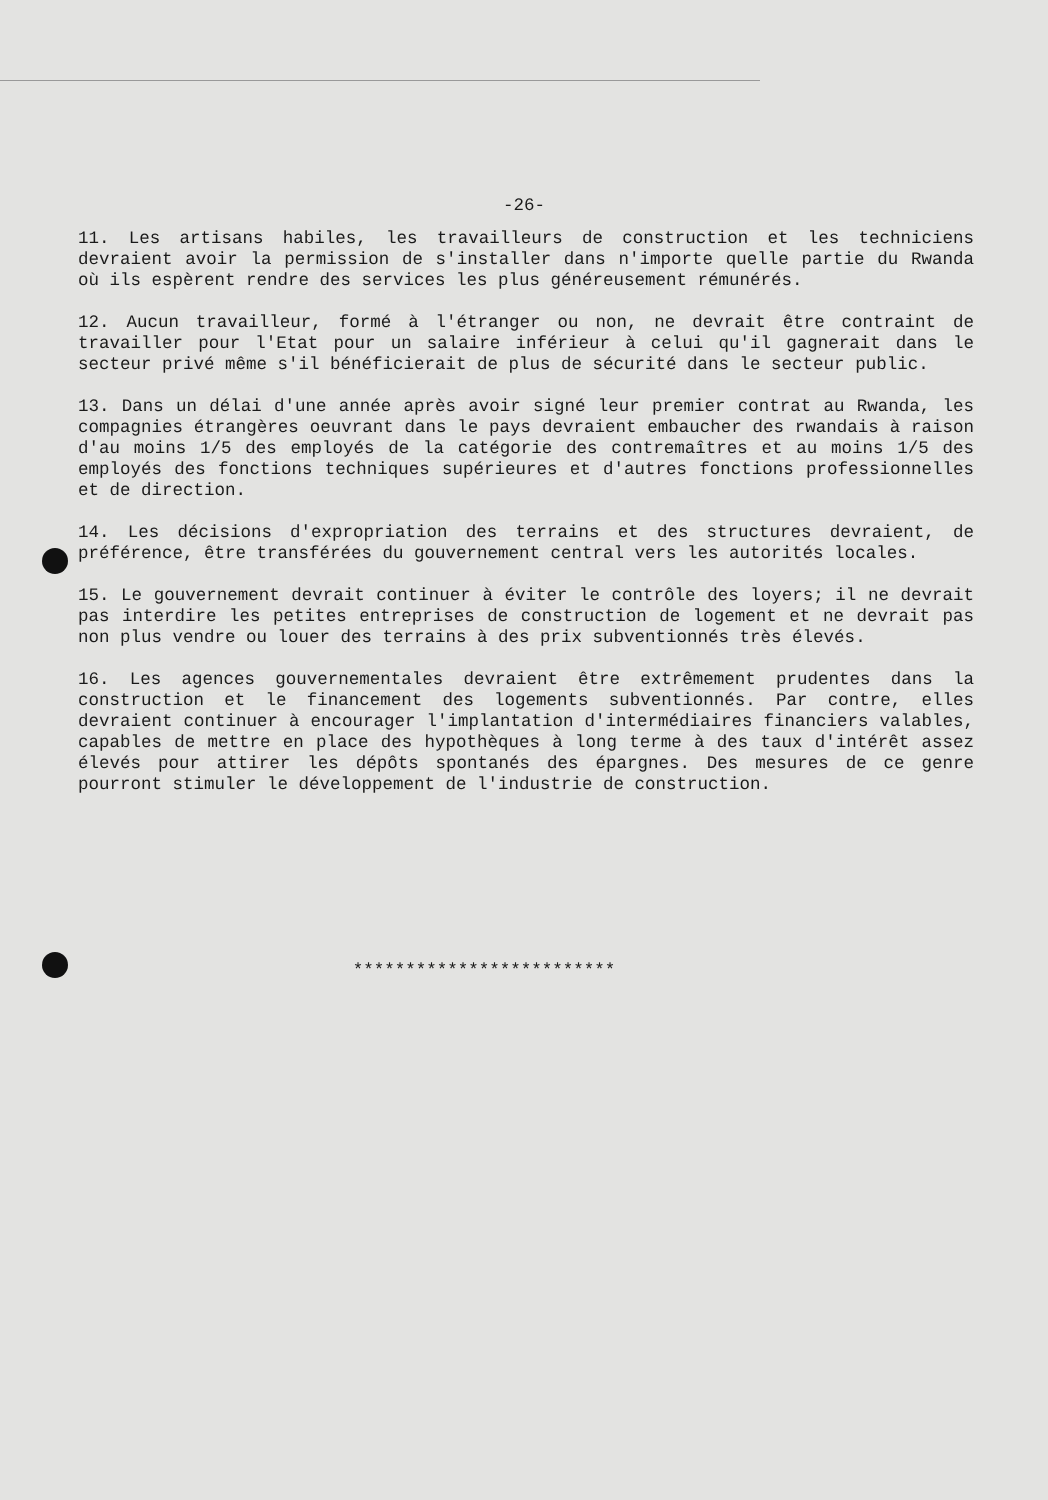-26-
11. Les artisans habiles, les travailleurs de construction et les techniciens devraient avoir la permission de s'installer dans n'importe quelle partie du Rwanda où ils espèrent rendre des services les plus généreusement rémunérés.
12. Aucun travailleur, formé à l'étranger ou non, ne devrait être contraint de travailler pour l'Etat pour un salaire inférieur à celui qu'il gagnerait dans le secteur privé même s'il bénéficierait de plus de sécurité dans le secteur public.
13. Dans un délai d'une année après avoir signé leur premier contrat au Rwanda, les compagnies étrangères oeuvrant dans le pays devraient embaucher des rwandais à raison d'au moins 1/5 des employés de la catégorie des contremaîtres et au moins 1/5 des employés des fonctions techniques supérieures et d'autres fonctions professionnelles et de direction.
14. Les décisions d'expropriation des terrains et des structures devraient, de préférence, être transférées du gouvernement central vers les autorités locales.
15. Le gouvernement devrait continuer à éviter le contrôle des loyers; il ne devrait pas interdire les petites entreprises de construction de logement et ne devrait pas non plus vendre ou louer des terrains à des prix subventionnés très élevés.
16. Les agences gouvernementales devraient être extrêmement prudentes dans la construction et le financement des logements subventionnés. Par contre, elles devraient continuer à encourager l'implantation d'intermédiaires financiers valables, capables de mettre en place des hypothèques à long terme à des taux d'intérêt assez élevés pour attirer les dépôts spontanés des épargnes. Des mesures de ce genre pourront stimuler le développement de l'industrie de construction.
*************************